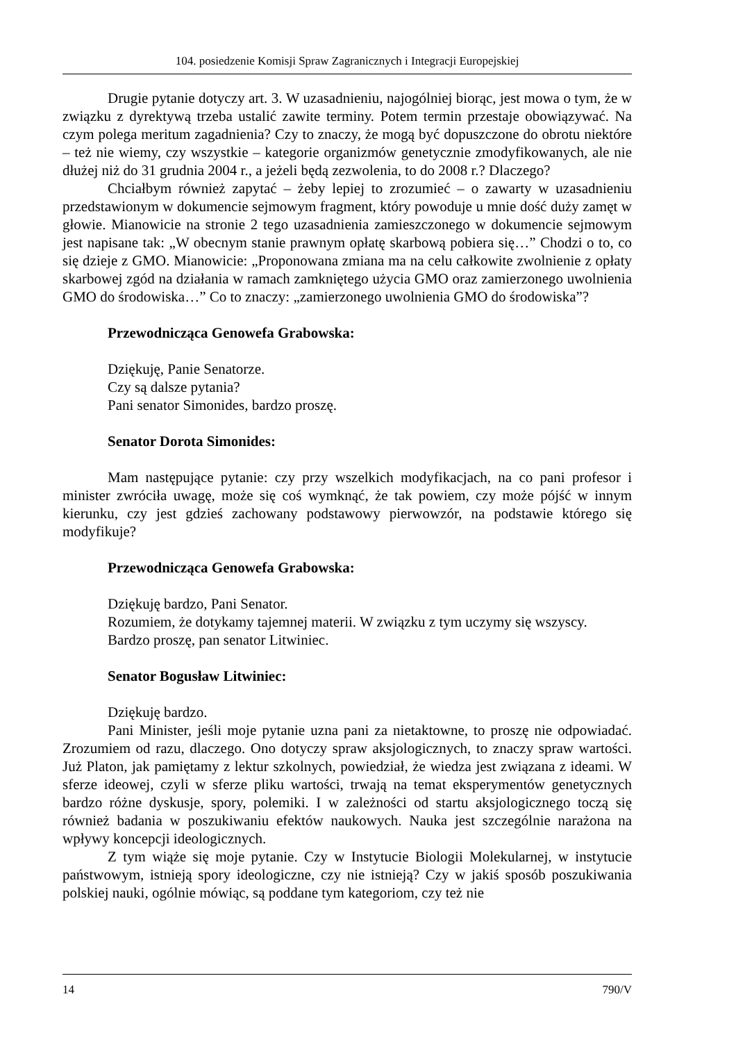104. posiedzenie Komisji Spraw Zagranicznych i Integracji Europejskiej
Drugie pytanie dotyczy art. 3. W uzasadnieniu, najogólniej biorąc, jest mowa o tym, że w związku z dyrektywą trzeba ustalić zawite terminy. Potem termin przestaje obowiązywać. Na czym polega meritum zagadnienia? Czy to znaczy, że mogą być dopuszczone do obrotu niektóre – też nie wiemy, czy wszystkie – kategorie organizmów genetycznie zmodyfikowanych, ale nie dłużej niż do 31 grudnia 2004 r., a jeżeli będą zezwolenia, to do 2008 r.? Dlaczego?
Chciałbym również zapytać – żeby lepiej to zrozumieć – o zawarty w uzasadnieniu przedstawionym w dokumencie sejmowym fragment, który powoduje u mnie dość duży zamęt w głowie. Mianowicie na stronie 2 tego uzasadnienia zamieszczonego w dokumencie sejmowym jest napisane tak: „W obecnym stanie prawnym opłatę skarbową pobiera się…” Chodzi o to, co się dzieje z GMO. Mianowicie: „Proponowana zmiana ma na celu całkowite zwolnienie z opłaty skarbowej zgód na działania w ramach zamkniętego użycia GMO oraz zamierzonego uwolnienia GMO do środowiska…” Co to znaczy: „zamierzonego uwolnienia GMO do środowiska”?
Przewodnicząca Genowefa Grabowska:
Dziękuję, Panie Senatorze.
Czy są dalsze pytania?
Pani senator Simonides, bardzo proszę.
Senator Dorota Simonides:
Mam następujące pytanie: czy przy wszelkich modyfikacjach, na co pani profesor i minister zwróciła uwagę, może się coś wymknąć, że tak powiem, czy może pójść w innym kierunku, czy jest gdzieś zachowany podstawowy pierwowzór, na podstawie którego się modyfikuje?
Przewodnicząca Genowefa Grabowska:
Dziękuję bardzo, Pani Senator.
Rozumiem, że dotykamy tajemnej materii. W związku z tym uczymy się wszyscy.
Bardzo proszę, pan senator Litwiniec.
Senator Bogusław Litwiniec:
Dziękuję bardzo.
Pani Minister, jeśli moje pytanie uzna pani za nietaktowne, to proszę nie odpowiadać. Zrozumiem od razu, dlaczego. Ono dotyczy spraw aksjologicznych, to znaczy spraw wartości. Już Platon, jak pamiętamy z lektur szkolnych, powiedział, że wiedza jest związana z ideami. W sferze ideowej, czyli w sferze pliku wartości, trwają na temat eksperymentów genetycznych bardzo różne dyskusje, spory, polemiki. I w zależności od startu aksjologicznego toczą się również badania w poszukiwaniu efektów naukowych. Nauka jest szczególnie narażona na wpływy koncepcji ideologicznych.
Z tym wiąże się moje pytanie. Czy w Instytucie Biologii Molekularnej, w instytucie państwowym, istnieją spory ideologiczne, czy nie istnieją? Czy w jakiś sposób poszukiwania polskiej nauki, ogólnie mówiąc, są poddane tym kategoriom, czy też nie
14 790/V